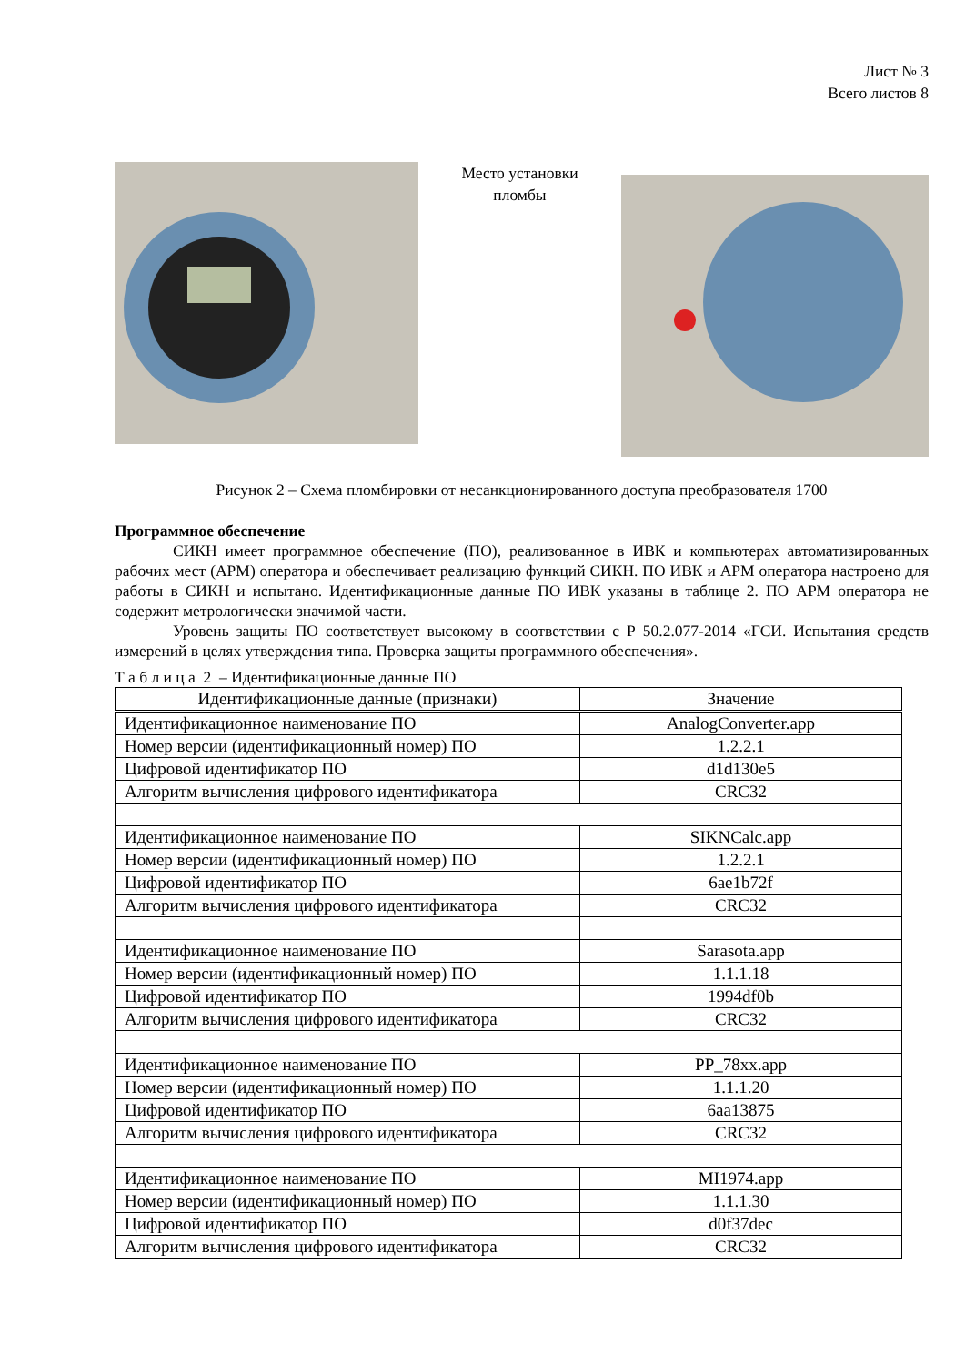Лист № 3
Всего листов 8
Место установки пломбы
Рисунок 2 – Схема пломбировки от несанкционированного доступа преобразователя 1700
Программное обеспечение
СИКН имеет программное обеспечение (ПО), реализованное в ИВК и компьютерах автоматизированных рабочих мест (АРМ) оператора и обеспечивает реализацию функций СИКН. ПО ИВК и АРМ оператора настроено для работы в СИКН и испытано. Идентификационные данные ПО ИВК указаны в таблице 2. ПО АРМ оператора не содержит метрологически значимой части.
Уровень защиты ПО соответствует высокому в соответствии с Р 50.2.077-2014 «ГСИ. Испытания средств измерений в целях утверждения типа. Проверка защиты программного обеспечения».
Т а б л и ц а 2 – Идентификационные данные ПО
| Идентификационные данные (признаки) | Значение |
| --- | --- |
| Идентификационное наименование ПО | AnalogConverter.app |
| Номер версии (идентификационный номер) ПО | 1.2.2.1 |
| Цифровой идентификатор ПО | d1d130e5 |
| Алгоритм вычисления цифрового идентификатора | CRC32 |
| Идентификационное наименование ПО | SIKNCalc.app |
| Номер версии (идентификационный номер) ПО | 1.2.2.1 |
| Цифровой идентификатор ПО | 6ae1b72f |
| Алгоритм вычисления цифрового идентификатора | CRC32 |
| Идентификационное наименование ПО | Sarasota.app |
| Номер версии (идентификационный номер) ПО | 1.1.1.18 |
| Цифровой идентификатор ПО | 1994df0b |
| Алгоритм вычисления цифрового идентификатора | CRC32 |
| Идентификационное наименование ПО | PP_78xx.app |
| Номер версии (идентификационный номер) ПО | 1.1.1.20 |
| Цифровой идентификатор ПО | 6aa13875 |
| Алгоритм вычисления цифрового идентификатора | CRC32 |
| Идентификационное наименование ПО | MI1974.app |
| Номер версии (идентификационный номер) ПО | 1.1.1.30 |
| Цифровой идентификатор ПО | d0f37dec |
| Алгоритм вычисления цифрового идентификатора | CRC32 |